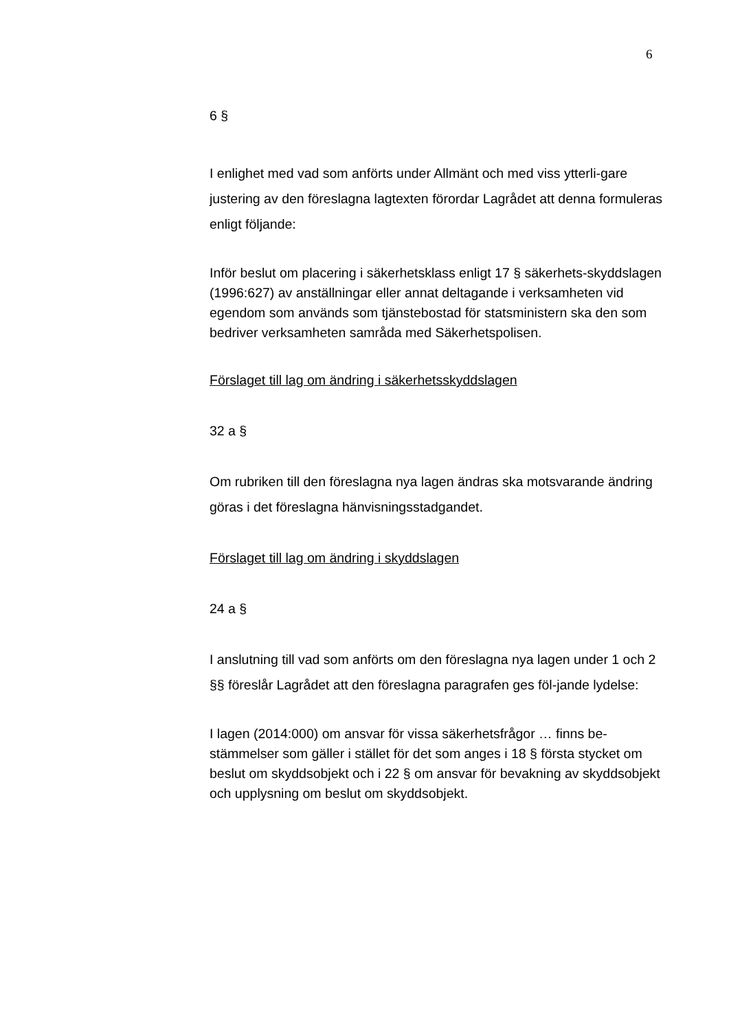6
6 §
I enlighet med vad som anförts under Allmänt och med viss ytterli-gare justering av den föreslagna lagtexten förordar Lagrådet att denna formuleras enligt följande:
Inför beslut om placering i säkerhetsklass enligt 17 § säkerhets-skyddslagen (1996:627) av anställningar eller annat deltagande i verksamheten vid egendom som används som tjänstebostad för statsministern ska den som bedriver verksamheten samråda med Säkerhetspolisen.
Förslaget till lag om ändring i säkerhetsskyddslagen
32 a §
Om rubriken till den föreslagna nya lagen ändras ska motsvarande ändring göras i det föreslagna hänvisningsstadgandet.
Förslaget till lag om ändring i skyddslagen
24 a §
I anslutning till vad som anförts om den föreslagna nya lagen under 1 och 2 §§ föreslår Lagrådet att den föreslagna paragrafen ges föl-jande lydelse:
I lagen (2014:000) om ansvar för vissa säkerhetsfrågor … finns be-stämmelser som gäller i stället för det som anges i 18 § första stycket om beslut om skyddsobjekt och i 22 § om ansvar för bevakning av skyddsobjekt och upplysning om beslut om skyddsobjekt.